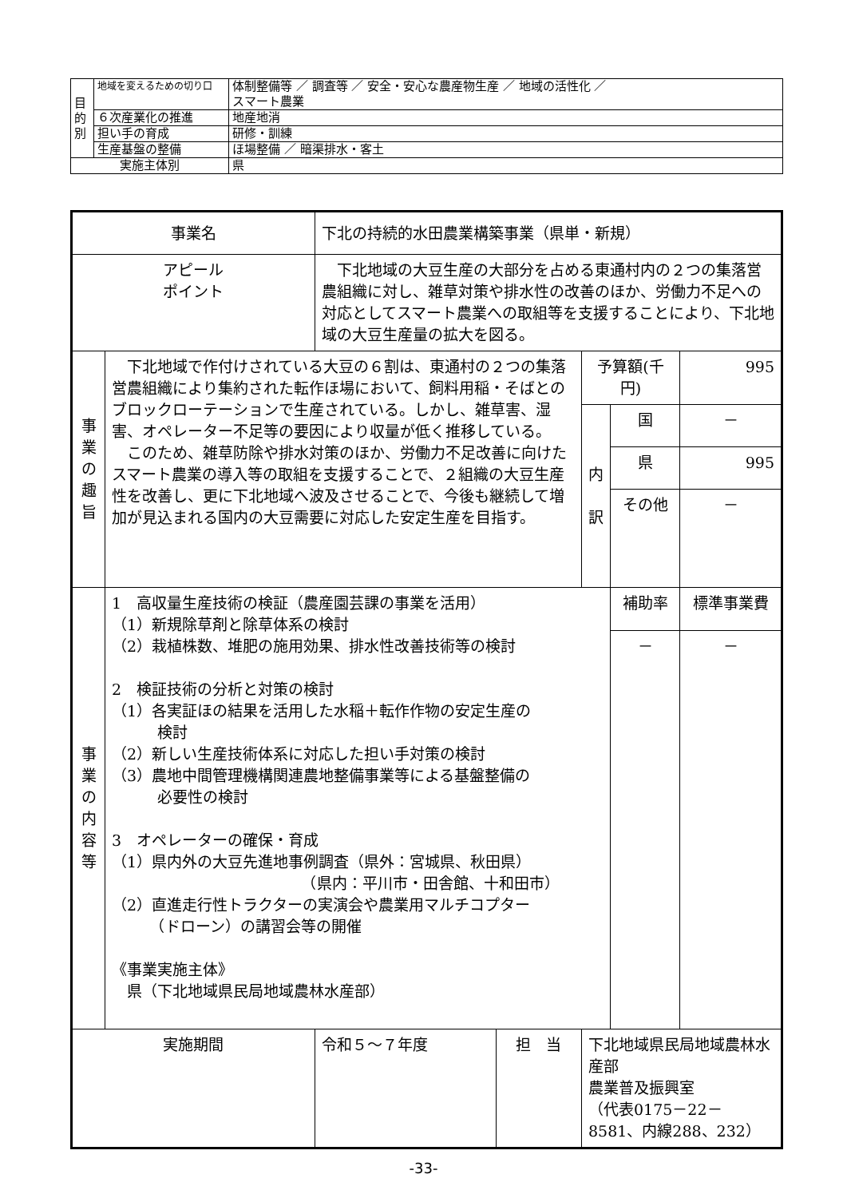| 目 的 別 | 地域を変えるための切り口 | 体制整備等 ／ 調査等 ／ 安全・安心な農産物生産 ／ 地域の活性化 ／ スマート農業 |
| | ６次産業化の推進 | 地産地消 |
| | 担い手の育成 | 研修・訓練 |
| | 生産基盤の整備 | ほ場整備 ／ 暗渠排水・客土 |
| 実施主体別 | | 県 |
| 事業名 | | 下北の持続的水田農業構築事業（県単・新規） | | | | |
| アピール ポイント | | 下北地域の大豆生産の大部分を占める東通村内の２つの集落営農組織に対し、雑草対策や排水性の改善のほか、労働力不足への対応としてスマート農業への取組等を支援することにより、下北地域の大豆生産量の拡大を図る。 | | | | |
| 事 業 の 趣 旨 | 下北地域で作付けされている大豆の６割は、東通村の２つの集落営農組織により集約された転作ほ場において、飼料用稲・そばとのブロックローテーションで生産されている。しかし、雑草害、湿害、オペレーター不足等の要因により収量が低く推移している。 このため、雑草防除や排水対策のほか、労働力不足改善に向けたスマート農業の導入等の取組を支援することで、２組織の大豆生産性を改善し、更に下北地域へ波及させることで、今後も継続して増加が見込まれる国内の大豆需要に対応した安定生産を目指す。 | | | 予算額(千円) | | 995 |
| | | | | 内 訳 | 国 | － |
| | | | | | 県 | 995 |
| | | | | | その他 | － |
| 事 業 の 内 容 等 | 1 高収量生産技術の検証（農産園芸課の事業を活用） （1）新規除草剤と除草体系の検討 （2）栽植株数、堆肥の施用効果、排水性改善技術等の検討 2 検証技術の分析と対策の検討 （1）各実証ほの結果を活用した水稲＋転作作物の安定生産の 検討 （2）新しい生産技術体系に対応した担い手対策の検討 （3）農地中間管理機構関連農地整備事業等による基盤整備の 必要性の検討 3 オペレーターの確保・育成 （1）県内外の大豆先進地事例調査（県外：宮城県、秋田県） （県内：平川市・田舎館、十和田市） （2）直進走行性トラクターの実演会や農業用マルチコプター （ドローン）の講習会等の開催 《事業実施主体》 県（下北地域県民局地域農林水産部） | | | | 補助率 | 標準事業費 |
| | | | | | － | － |
| 実施期間 | | 令和５～７年度 | 担 当 | 下北地域県民局地域農林水産部 農業普及振興室 （代表0175－22－8581、内線288、232） | | |
-33-